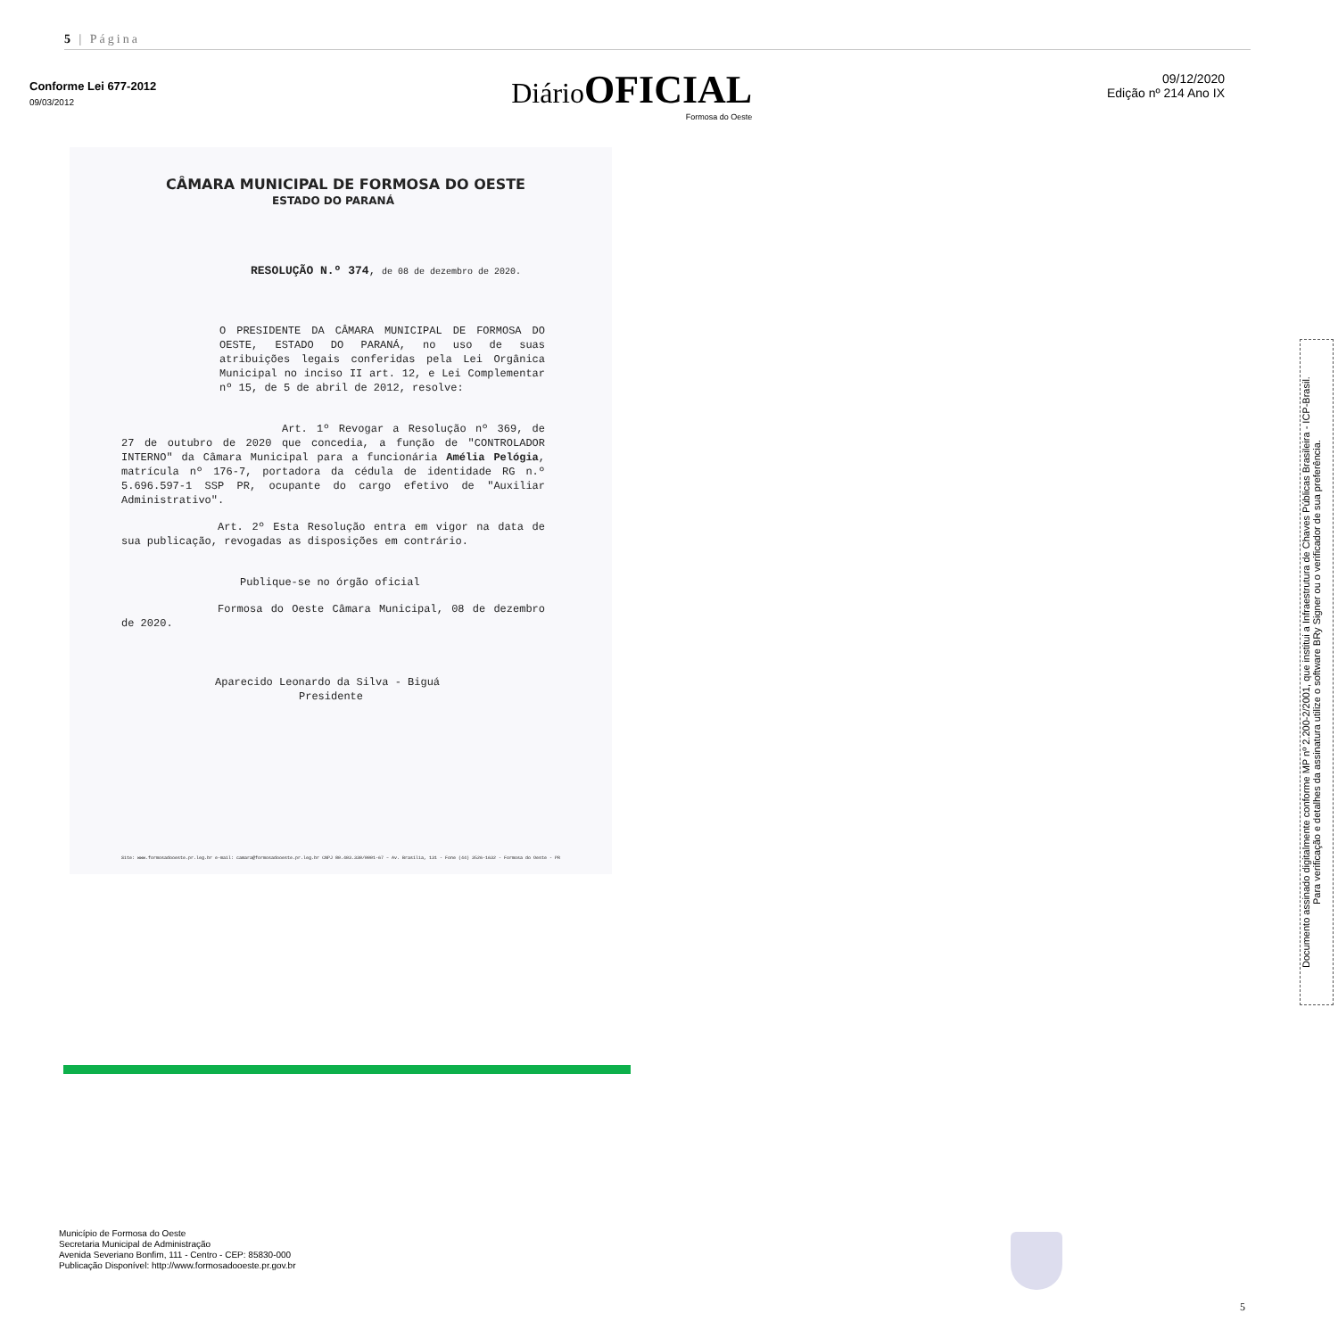5 | Página
Conforme Lei 677-2012
09/03/2012
DiárioOFICIAL
Formosa do Oeste
09/12/2020
Edição nº 214 Ano IX
CÂMARA MUNICIPAL DE FORMOSA DO OESTE
ESTADO DO PARANÁ
RESOLUÇÃO N.º 374, de 08 de dezembro de 2020.
O PRESIDENTE DA CÂMARA MUNICIPAL DE FORMOSA DO OESTE, ESTADO DO PARANÁ, no uso de suas atribuições legais conferidas pela Lei Orgânica Municipal no inciso II art. 12, e Lei Complementar nº 15, de 5 de abril de 2012, resolve:
Art. 1º Revogar a Resolução nº 369, de 27 de outubro de 2020 que concedia, a função de "CONTROLADOR INTERNO" da Câmara Municipal para a funcionária Amélia Pelógia, matrícula nº 176-7, portadora da cédula de identidade RG n.º 5.696.597-1 SSP PR, ocupante do cargo efetivo de "Auxiliar Administrativo".
Art. 2º Esta Resolução entra em vigor na data de sua publicação, revogadas as disposições em contrário.
Publique-se no órgão oficial
Formosa do Oeste Câmara Municipal, 08 de dezembro de 2020.
Aparecido Leonardo da Silva - Biguá
Presidente
Site: www.formosadooeste.pr.leg.br e-mail: camara@formosadooeste.pr.leg.br CNPJ 80.403.330/0001-67 – Av. Brasília, 131 - Fone (44) 3526-1632 - Formosa do Oeste - PR
Documento assinado digitalmente conforme MP nº 2.200-2/2001, que institui a Infraestrutura de Chaves Públicas Brasileira - ICP-Brasil.
Para verificação e detalhes da assinatura utilize o software BRy Signer ou o verificador de sua preferência.
Município de Formosa do Oeste
Secretaria Municipal de Administração
Avenida Severiano Bonfim, 111 - Centro - CEP: 85830-000
Publicação Disponível: http://www.formosadooeste.pr.gov.br
5